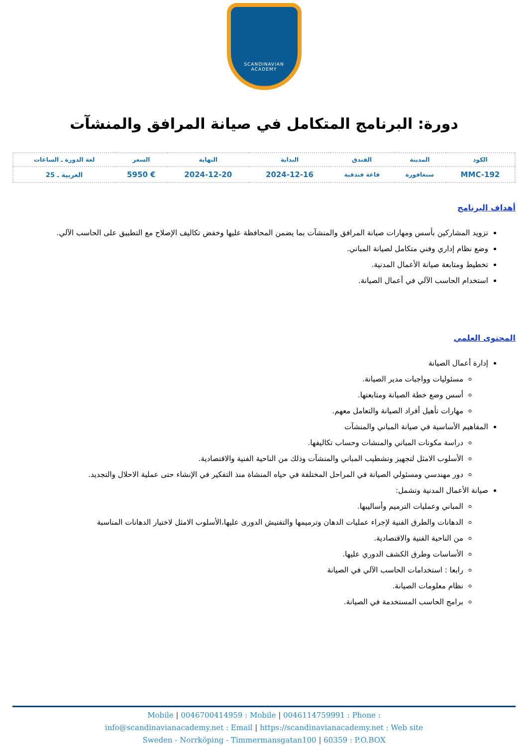SCANDINAVIAN
ACADEMY
دورة: البرنامج المتكامل في صيانة المرافق والمنشآت
| الكود | المدينة | الفندق | البداية | النهاية | السعر | لغة الدورة ـ الساعات |
| --- | --- | --- | --- | --- | --- | --- |
| MMC-192 | سنغافورة | قاعة فندقية | 2024-12-16 | 2024-12-20 | € 5950 | العربية ـ 25 |
أهداف البرنامج
تزويد المشاركين بأسس ومهارات صيانة المرافق والمنشآت بما يضمن المحافظة عليها وخفض تكاليف الإصلاح مع التطبيق على الحاسب الآلي.
وضع نظام إداري وفني متكامل لصيانة المباني.
تخطيط ومتابعة صيانة الأعمال المدنية.
استخدام الحاسب الآلي في أعمال الصيانة.
المحتوى العلمي
إدارة أعمال الصيانة
مسئوليات وواجبات مدير الصيانة.
أسس وضع خطة الصيانة ومتابعتها.
مهارات تأهيل أفراد الصيانة والتعامل معهم.
المفاهيم الأساسية في صيانة المباني والمنشآت
دراسة مكونات المباني والمنشات وحساب تكاليفها.
الأسلوب الامثل لتجهيز وتشطيب المباني والمنشآت وذلك من الناحية الفنية والاقتصادية.
دور مهندسي ومسئولي الصيانة في المراحل المختلفة في حياه المنشاة منذ التفكير في الإنشاء حتى عملية الاحلال والتجديد.
صيانة الأعمال المدنية وتشمل:
المباني وعمليات الترميم وأساليبها.
الدهانات والطرق الفنية لإجراء عمليات الدهان وترميمها والتفتيش الدورى عليها،الأسلوب الامثل لاختيار الدهانات المناسبة
من الناحية الفنية والاقتصادية.
الأساسات وطرق الكشف الدوري عليها.
رابعا : استخدامات الحاسب الآلي في الصيانة
نظام معلومات الصيانة.
برامج الحاسب المستخدمة في الصيانة.
Mobile | 0046700414959 : Mobile | 0046114759991 : Phone :
info@scandinavianacademy.net : Email | https://scandinavianacademy.net : Web site
Sweden - Norrköping - Timmermansgatan100 | 60359 : P.O.BOX